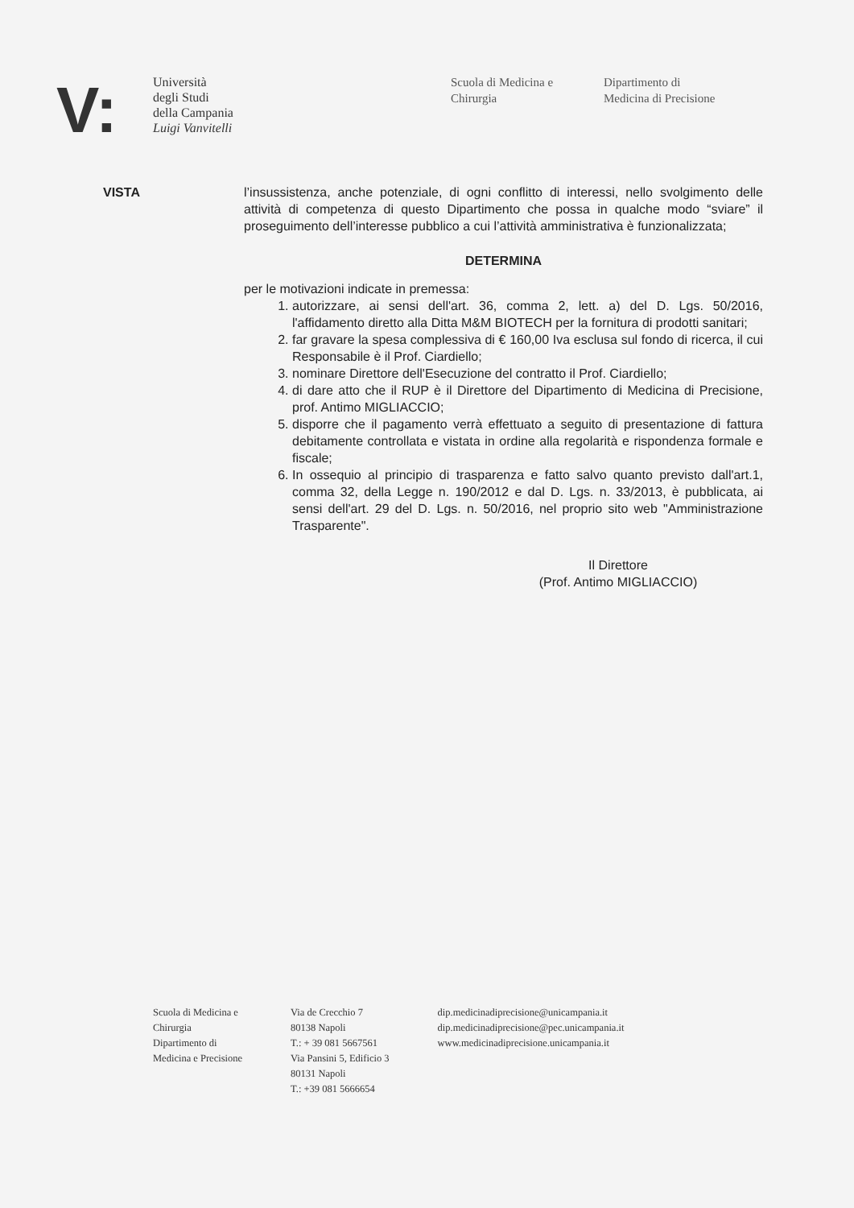V:
Università
degli Studi
della Campania
Luigi Vanvitelli
Scuola di Medicina e
Chirurgia
Dipartimento di
Medicina di Precisione
VISTA l’insussistenza, anche potenziale, di ogni conflitto di interessi, nello svolgimento delle attività di competenza di questo Dipartimento che possa in qualche modo “sviare” il proseguimento dell’interesse pubblico a cui l’attività amministrativa è funzionalizzata;
DETERMINA
per le motivazioni indicate in premessa:
1. autorizzare, ai sensi dell'art. 36, comma 2, lett. a) del D. Lgs. 50/2016, l'affidamento diretto alla Ditta M&M BIOTECH per la fornitura di prodotti sanitari;
2. far gravare la spesa complessiva di € 160,00 Iva esclusa sul fondo di ricerca, il cui Responsabile è il Prof. Ciardiello;
3. nominare Direttore dell'Esecuzione del contratto il Prof. Ciardiello;
4. di dare atto che il RUP è il Direttore del Dipartimento di Medicina di Precisione, prof. Antimo MIGLIACCIO;
5. disporre che il pagamento verrà effettuato a seguito di presentazione di fattura debitamente controllata e vistata in ordine alla regolarità e rispondenza formale e fiscale;
6. In ossequio al principio di trasparenza e fatto salvo quanto previsto dall'art.1, comma 32, della Legge n. 190/2012 e dal D. Lgs. n. 33/2013, è pubblicata, ai sensi dell'art. 29 del D. Lgs. n. 50/2016, nel proprio sito web "Amministrazione Trasparente".
Il Direttore
(Prof. Antimo MIGLIACCIO)
Scuola di Medicina e
Chirurgia
Dipartimento di
Medicina e Precisione
Via de Crecchio 7
80138 Napoli
T.: + 39 081 5667561
Via Pansini 5, Edificio 3
80131 Napoli
T.: +39 081 5666654
dip.medicinadiprecisione@unicampania.it
dip.medicinadiprecisione@pec.unicampania.it
www.medicinadiprecisione.unicampania.it